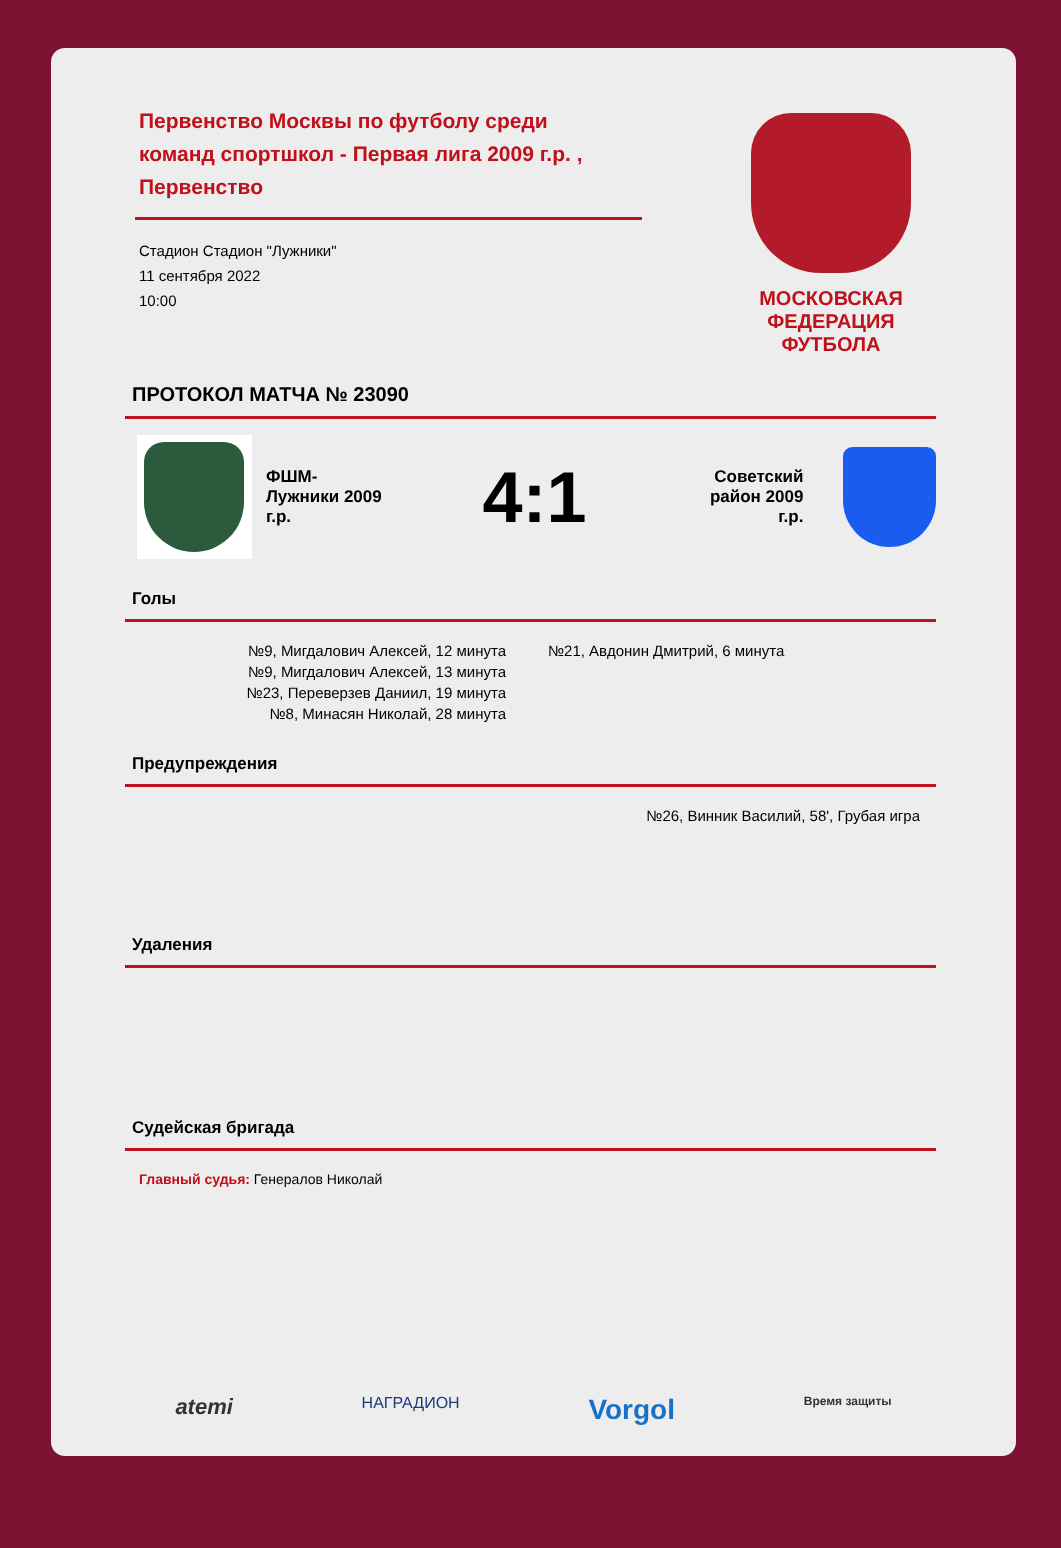МОСКОВСКАЯ ФЕДЕРАЦИЯ ФУТБОЛА
Первенство Москвы по футболу среди команд спортшкол - Первая лига 2009 г.р. , Первенство
Стадион Стадион "Лужники"
11 сентября 2022
10:00
ПРОТОКОЛ МАТЧА № 23090
ФШМ-Лужники 2009 г.р.
4:1
Советский район 2009 г.р.
Голы
№9, Мигдалович Алексей, 12 минута
№9, Мигдалович Алексей, 13 минута
№23, Переверзев Даниил, 19 минута
№8, Минасян Николай, 28 минута
№21, Авдонин Дмитрий, 6 минута
Предупреждения
№26, Винник Василий, 58', Грубая игра
Удаления
Судейская бригада
Главный судья: Генералов Николай
atemi НАГРАДИОН Vorgol Время защиты